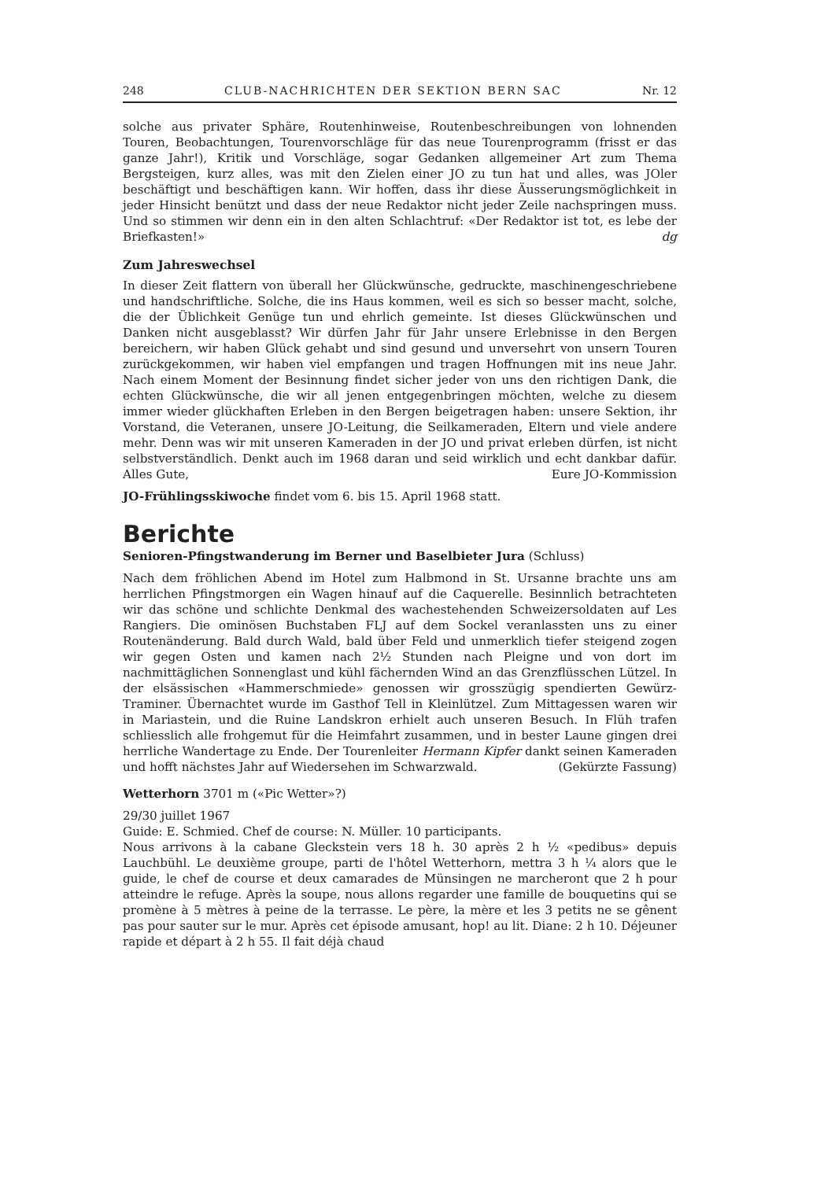248 CLUB-NACHRICHTEN DER SEKTION BERN SAC Nr. 12
solche aus privater Sphäre, Routenhinweise, Routenbeschreibungen von lohnenden Touren, Beobachtungen, Tourenvorschläge für das neue Tourenprogramm (frisst er das ganze Jahr!), Kritik und Vorschläge, sogar Gedanken allgemeiner Art zum Thema Bergsteigen, kurz alles, was mit den Zielen einer JO zu tun hat und alles, was JOler beschäftigt und beschäftigen kann. Wir hoffen, dass ihr diese Äusserungsmöglichkeit in jeder Hinsicht benützt und dass der neue Redaktor nicht jeder Zeile nachspringen muss. Und so stimmen wir denn ein in den alten Schlachtruf: «Der Redaktor ist tot, es lebe der Briefkasten!» dg
Zum Jahreswechsel
In dieser Zeit flattern von überall her Glückwünsche, gedruckte, maschinengeschriebene und handschriftliche. Solche, die ins Haus kommen, weil es sich so besser macht, solche, die der Üblichkeit Genüge tun und ehrlich gemeinte. Ist dieses Glückwünschen und Danken nicht ausgeblasst? Wir dürfen Jahr für Jahr unsere Erlebnisse in den Bergen bereichern, wir haben Glück gehabt und sind gesund und unversehrt von unsern Touren zurückgekommen, wir haben viel empfangen und tragen Hoffnungen mit ins neue Jahr. Nach einem Moment der Besinnung findet sicher jeder von uns den richtigen Dank, die echten Glückwünsche, die wir all jenen entgegenbringen möchten, welche zu diesem immer wieder glückhaften Erleben in den Bergen beigetragen haben: unsere Sektion, ihr Vorstand, die Veteranen, unsere JO-Leitung, die Seilkameraden, Eltern und viele andere mehr. Denn was wir mit unseren Kameraden in der JO und privat erleben dürfen, ist nicht selbstverständlich. Denkt auch im 1968 daran und seid wirklich und echt dankbar dafür. Alles Gute, Eure JO-Kommission
JO-Frühlingsskiwoche findet vom 6. bis 15. April 1968 statt.
Berichte
Senioren-Pfingstwanderung im Berner und Baselbieter Jura (Schluss)
Nach dem fröhlichen Abend im Hotel zum Halbmond in St. Ursanne brachte uns am herrlichen Pfingstmorgen ein Wagen hinauf auf die Caquerelle. Besinnlich betrachteten wir das schöne und schlichte Denkmal des wachestehenden Schweizersoldaten auf Les Rangiers. Die ominösen Buchstaben FLJ auf dem Sockel veranlassten uns zu einer Routenänderung. Bald durch Wald, bald über Feld und unmerklich tiefer steigend zogen wir gegen Osten und kamen nach 2½ Stunden nach Pleigne und von dort im nachmittäglichen Sonnenglast und kühl fächernden Wind an das Grenzflüsschen Lützel. In der elsässischen «Hammerschmiede» genossen wir grosszügig spendierten Gewürz-Traminer. Übernachtet wurde im Gasthof Tell in Kleinlützel. Zum Mittagessen waren wir in Mariastein, und die Ruine Landskron erhielt auch unseren Besuch. In Flüh trafen schliesslich alle frohgemut für die Heimfahrt zusammen, und in bester Laune gingen drei herrliche Wandertage zu Ende. Der Tourenleiter Hermann Kipfer dankt seinen Kameraden und hofft nächstes Jahr auf Wiedersehen im Schwarzwald. (Gekürzte Fassung)
Wetterhorn 3701 m («Pic Wetter»?)
29/30 juillet 1967
Guide: E. Schmied. Chef de course: N. Müller. 10 participants.
Nous arrivons à la cabane Gleckstein vers 18 h. 30 après 2 h ½ «pedibus» depuis Lauchbühl. Le deuxième groupe, parti de l'hôtel Wetterhorn, mettra 3 h ¼ alors que le guide, le chef de course et deux camarades de Münsingen ne marcheront que 2 h pour atteindre le refuge. Après la soupe, nous allons regarder une famille de bouquetins qui se promène à 5 mètres à peine de la terrasse. Le père, la mère et les 3 petits ne se gênent pas pour sauter sur le mur. Après cet épisode amusant, hop! au lit. Diane: 2 h 10. Déjeuner rapide et départ à 2 h 55. Il fait déjà chaud